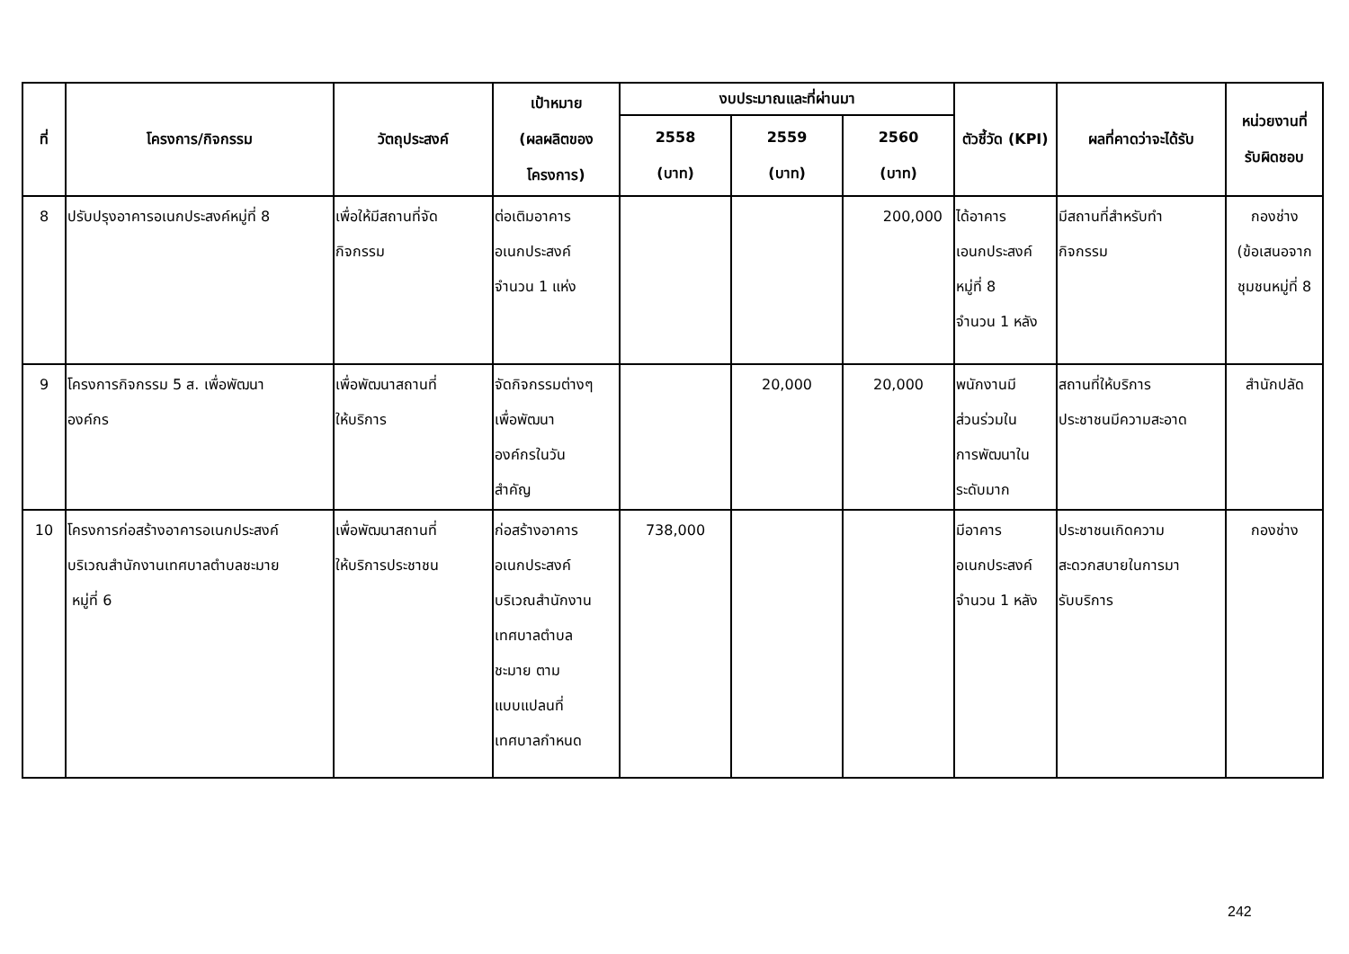| ที่ | โครงการ/กิจกรรม | วัตถุประสงค์ | เป้าหมาย (ผลผลิตของ โครงการ) | งบประมาณและที่ผ่านมา | | | ตัวชี้วัด (KPI) | ผลที่คาดว่าจะได้รับ | หน่วยงานที่ รับผิดชอบ |
| --- | --- | --- | --- | --- | --- | --- | --- | --- | --- |
| | | | | 2558 (บาท) | 2559 (บาท) | 2560 (บาท) | | | |
| 8 | ปรับปรุงอาคารอเนกประสงค์หมู่ที่ 8 | เพื่อให้มีสถานที่จัด กิจกรรม | ต่อเติมอาคาร อเนกประสงค์ จำนวน 1 แห่ง | | | 200,000 | ได้อาคาร เอนกประสงค์ หมู่ที่ 8 จำนวน 1 หลัง | มีสถานที่สำหรับทำ กิจกรรม | กองช่าง (ข้อเสนอจาก ชุมชนหมู่ที่ 8 |
| 9 | โครงการกิจกรรม 5 ส. เพื่อพัฒนา องค์กร | เพื่อพัฒนาสถานที่ ให้บริการ | จัดกิจกรรมต่างๆ เพื่อพัฒนา องค์กรในวัน สำคัญ | | 20,000 | 20,000 | พนักงานมี ส่วนร่วมใน การพัฒนาใน ระดับมาก | สถานที่ให้บริการ ประชาชนมีความสะอาด | สำนักปลัด |
| 10 | โครงการก่อสร้างอาคารอเนกประสงค์ บริเวณสำนักงานเทศบาลตำบลชะมาย หมู่ที่ 6 | เพื่อพัฒนาสถานที่ ให้บริการประชาชน | ก่อสร้างอาคาร อเนกประสงค์ บริเวณสำนักงาน เทศบาลตำบล ชะมาย ตาม แบบแปลนที่ เทศบาลกำหนด | 738,000 | | | มีอาคาร อเนกประสงค์ จำนวน 1 หลัง | ประชาชนเกิดความ สะดวกสบายในการมา รับบริการ | กองช่าง |
242